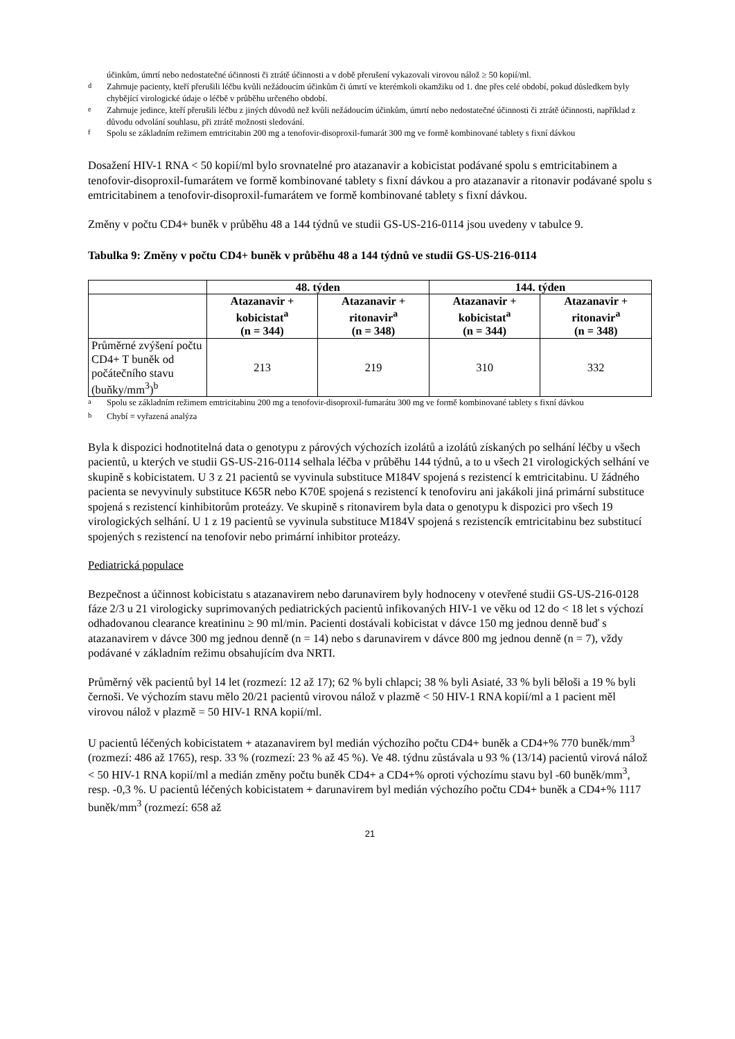účinkům, úmrtí nebo nedostatečné účinnosti či ztrátě účinnosti a v době přerušení vykazovali virovou nálož ≥ 50 kopií/ml.
<sup>d</sup> Zahrnuje pacienty, kteří přerušili léčbu kvůli nežádoucím účinkům či úmrtí ve kterémkoli okamžiku od 1. dne přes celé období, pokud důsledkem byly chybějící virologické údaje o léčbě v průběhu určeného období.
<sup>e</sup> Zahrnuje jedince, kteří přerušili léčbu z jiných důvodů než kvůli nežádoucím účinkům, úmrtí nebo nedostatečné účinnosti či ztrátě účinnosti, například z důvodu odvolání souhlasu, při ztrátě možnosti sledování.
<sup>f</sup> Spolu se základním režimem emtricitabin 200 mg a tenofovir-disoproxil-fumarát 300 mg ve formě kombinované tablety s fixní dávkou
Dosažení HIV-1 RNA < 50 kopií/ml bylo srovnatelné pro atazanavir a kobicistat podávané spolu s emtricitabinem a tenofovir-disoproxil-fumarátem ve formě kombinované tablety s fixní dávkou a pro atazanavir a ritonavir podávané spolu s emtricitabinem a tenofovir-disoproxil-fumarátem ve formě kombinované tablety s fixní dávkou.
Změny v počtu CD4+ buněk v průběhu 48 a 144 týdnů ve studii GS-US-216-0114 jsou uvedeny v tabulce 9.
Tabulka 9: Změny v počtu CD4+ buněk v průběhu 48 a 144 týdnů ve studii GS-US-216-0114
| | 48. týden | | 144. týden | |
| --- | --- | --- | --- | --- |
| | Atazanavir + kobicistat<sup>a</sup> (n = 344) | Atazanavir + ritonavir<sup>a</sup> (n = 348) | Atazanavir + kobicistat<sup>a</sup> (n = 344) | Atazanavir + ritonavir<sup>a</sup> (n = 348) |
| Průměrné zvýšení počtu CD4+ T buněk od počátečního stavu (buňky/mm<sup>3</sup>)<sup>b</sup> | 213 | 219 | 310 | 332 |
<sup>a</sup> Spolu se základním režimem emtricitabinu 200 mg a tenofovir-disoproxil-fumarátu 300 mg ve formě kombinované tablety s fixní dávkou
<sup>b</sup> Chybí = vyřazená analýza
Byla k dispozici hodnotitelná data o genotypu z párových výchozích izolátů a izolátů získaných po selhání léčby u všech pacientů, u kterých ve studii GS-US-216-0114 selhala léčba v průběhu 144 týdnů, a to u všech 21 virologických selhání ve skupině s kobicistatem. U 3 z 21 pacientů se vyvinula substituce M184V spojená s rezistencí k emtricitabinu. U žádného pacienta se nevyvinuly substituce K65R nebo K70E spojená s rezistencí k tenofoviru ani jakákoli jiná primární substituce spojená s rezistencí kinhibitorům proteázy. Ve skupině s ritonavirem byla data o genotypu k dispozici pro všech 19 virologických selhání. U 1 z 19 pacientů se vyvinula substituce M184V spojená s rezistencík emtricitabinu bez substitucí spojených s rezistencí na tenofovir nebo primární inhibitor proteázy.
Pediatrická populace
Bezpečnost a účinnost kobicistatu s atazanavirem nebo darunavirem byly hodnoceny v otevřené studii GS-US-216-0128 fáze 2/3 u 21 virologicky suprimovaných pediatrických pacientů infikovaných HIV-1 ve věku od 12 do < 18 let s výchozí odhadovanou clearance kreatininu ≥ 90 ml/min. Pacienti dostávali kobicistat v dávce 150 mg jednou denně buď s atazanavirem v dávce 300 mg jednou denně (n = 14) nebo s darunavirem v dávce 800 mg jednou denně (n = 7), vždy podávané v základním režimu obsahujícím dva NRTI.
Průměrný věk pacientů byl 14 let (rozmezí: 12 až 17); 62 % byli chlapci; 38 % byli Asiaté, 33 % byli běloši a 19 % byli černoši. Ve výchozím stavu mělo 20/21 pacientů virovou nálož v plazmě < 50 HIV-1 RNA kopií/ml a 1 pacient měl virovou nálož v plazmě = 50 HIV-1 RNA kopií/ml.
U pacientů léčených kobicistatem + atazanavirem byl medián výchozího počtu CD4+ buněk a CD4+% 770 buněk/mm<sup>3</sup> (rozmezí: 486 až 1765), resp. 33 % (rozmezí: 23 % až 45 %). Ve 48. týdnu zůstávala u 93 % (13/14) pacientů virová nálož < 50 HIV-1 RNA kopií/ml a medián změny počtu buněk CD4+ a CD4+% oproti výchozímu stavu byl -60 buněk/mm<sup>3</sup>, resp. -0,3 %. U pacientů léčených kobicistatem + darunavirem byl medián výchozího počtu CD4+ buněk a CD4+% 1117 buněk/mm<sup>3</sup> (rozmezí: 658 až
21